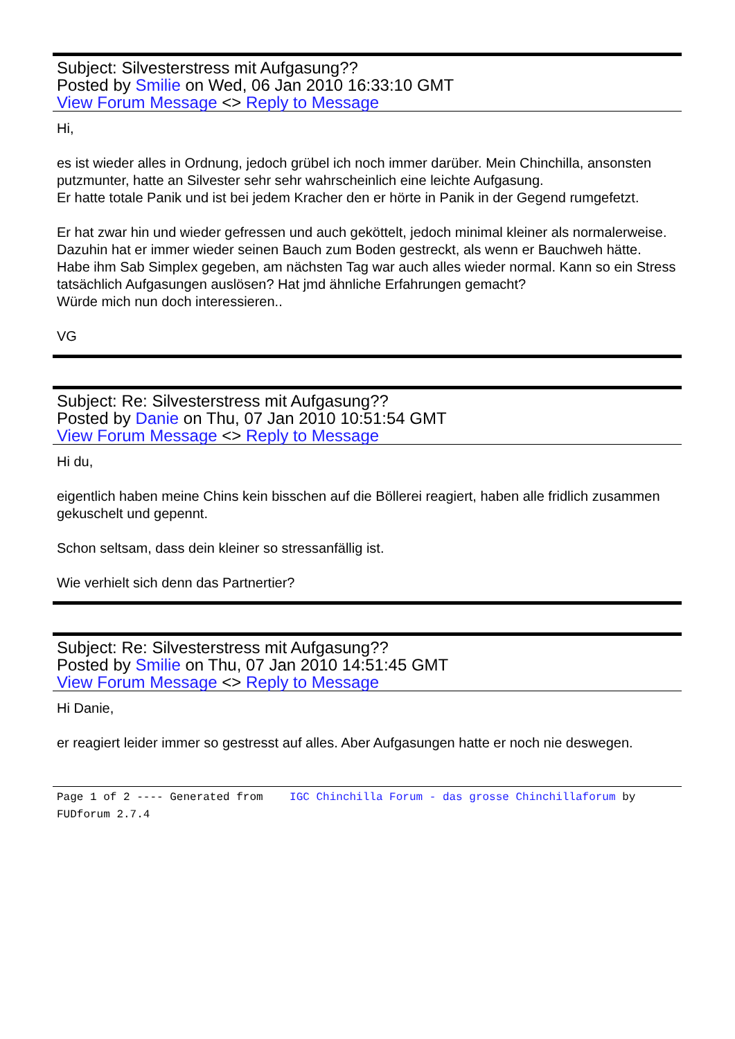Subject: Silvesterstress mit Aufgasung??
Posted by Smilie on Wed, 06 Jan 2010 16:33:10 GMT
View Forum Message <> Reply to Message
Hi,
es ist wieder alles in Ordnung, jedoch grübel ich noch immer darüber. Mein Chinchilla, ansonsten putzmunter, hatte an Silvester sehr sehr wahrscheinlich eine leichte Aufgasung.
Er hatte totale Panik und ist bei jedem Kracher den er hörte in Panik in der Gegend rumgefetzt.
Er hat zwar hin und wieder gefressen und auch geköttelt, jedoch minimal kleiner als normalerweise. Dazuhin hat er immer wieder seinen Bauch zum Boden gestreckt, als wenn er Bauchweh hätte. Habe ihm Sab Simplex gegeben, am nächsten Tag war auch alles wieder normal. Kann so ein Stress tatsächlich Aufgasungen auslösen? Hat jmd ähnliche Erfahrungen gemacht?
Würde mich nun doch interessieren..
VG
Subject: Re: Silvesterstress mit Aufgasung??
Posted by Danie on Thu, 07 Jan 2010 10:51:54 GMT
View Forum Message <> Reply to Message
Hi du,
eigentlich haben meine Chins kein bisschen auf die Böllerei reagiert, haben alle fridlich zusammen gekuschelt und gepennt.
Schon seltsam, dass dein kleiner so stressanfällig ist.
Wie verhielt sich denn das Partnertier?
Subject: Re: Silvesterstress mit Aufgasung??
Posted by Smilie on Thu, 07 Jan 2010 14:51:45 GMT
View Forum Message <> Reply to Message
Hi Danie,
er reagiert leider immer so gestresst auf alles. Aber Aufgasungen hatte er noch nie deswegen.
Page 1 of 2 ---- Generated from IGC Chinchilla Forum - das grosse Chinchillaforum by FUDforum 2.7.4